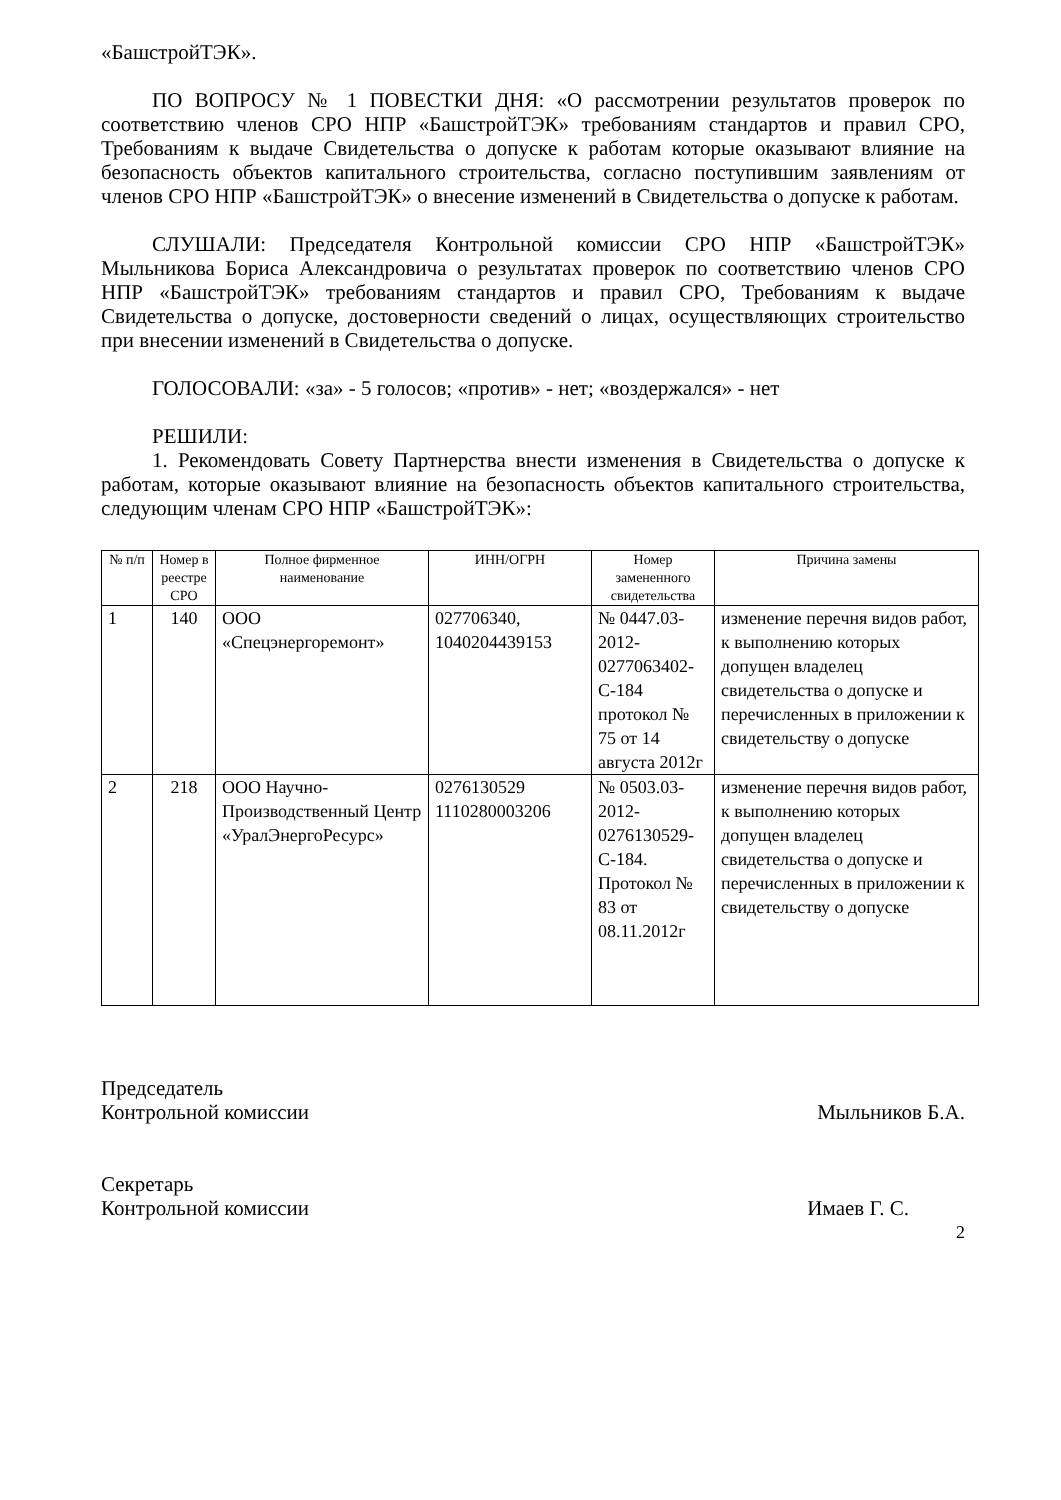«БашстройТЭК».
ПО ВОПРОСУ № 1 ПОВЕСТКИ ДНЯ: «О рассмотрении результатов проверок по соответствию членов СРО НПР «БашстройТЭК» требованиям стандартов и правил СРО, Требованиям к выдаче Свидетельства о допуске к работам которые оказывают влияние на безопасность объектов капитального строительства, согласно поступившим заявлениям от членов СРО НПР «БашстройТЭК» о внесение изменений в Свидетельства о допуске к работам.
СЛУШАЛИ: Председателя Контрольной комиссии СРО НПР «БашстройТЭК» Мыльникова Бориса Александровича о результатах проверок по соответствию членов СРО НПР «БашстройТЭК» требованиям стандартов и правил СРО, Требованиям к выдаче Свидетельства о допуске, достоверности сведений о лицах, осуществляющих строительство при внесении изменений в Свидетельства о допуске.
ГОЛОСОВАЛИ: «за» - 5 голосов; «против» - нет; «воздержался» - нет
РЕШИЛИ:
1. Рекомендовать Совету Партнерства внести изменения в Свидетельства о допуске к работам, которые оказывают влияние на безопасность объектов капитального строительства, следующим членам СРО НПР «БашстройТЭК»:
| № п/п | Номер в реестре СРО | Полное фирменное наименование | ИНН/ОГРН | Номер замененного свидетельства | Причина замены |
| --- | --- | --- | --- | --- | --- |
| 1 | 140 | ООО «Спецэнергоремонт» | 027706340, 1040204439153 | № 0447.03-2012-0277063402-С-184 протокол № 75 от 14 августа 2012г | изменение перечня видов работ, к выполнению которых допущен владелец свидетельства о допуске и перечисленных в приложении к свидетельству о допуске |
| 2 | 218 | ООО Научно-Производственный Центр «УралЭнергоРесурс» | 0276130529 1110280003206 | № 0503.03-2012-0276130529-С-184. Протокол № 83 от 08.11.2012г | изменение перечня видов работ, к выполнению которых допущен владелец свидетельства о допуске и перечисленных в приложении к свидетельству о допуске |
Председатель
Контрольной комиссии Мыльников Б.А.
Секретарь
Контрольной комиссии Имаев Г. С.
2